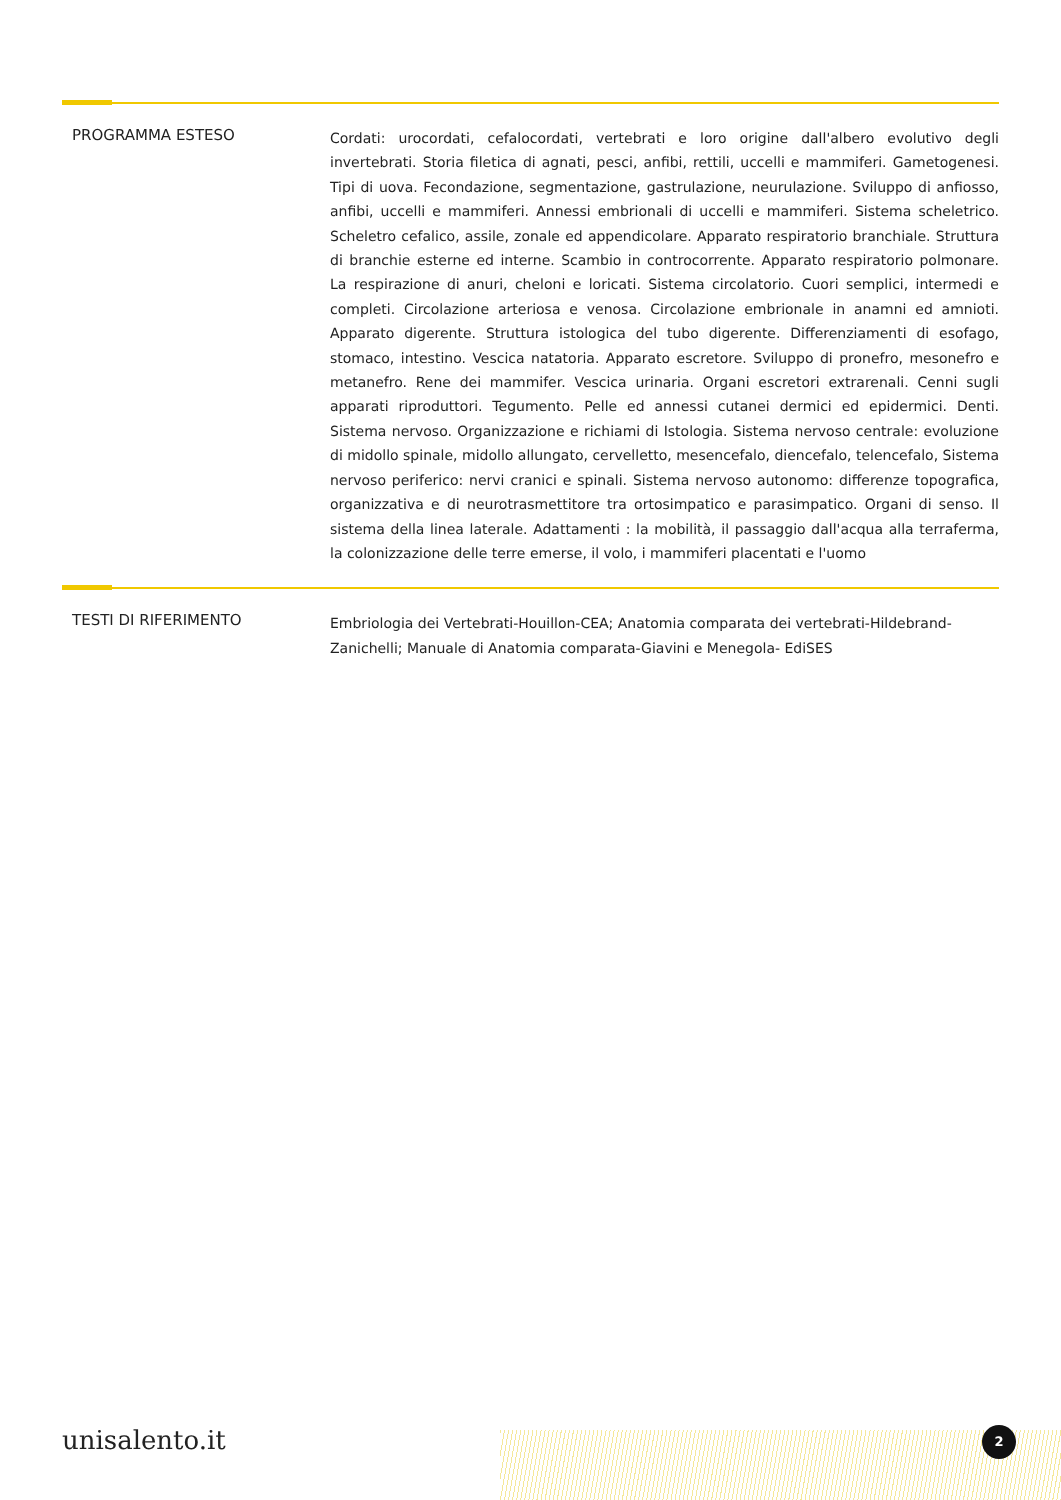PROGRAMMA ESTESO
Cordati: urocordati, cefalocordati, vertebrati e loro origine dall'albero evolutivo degli invertebrati. Storia filetica di agnati, pesci, anfibi, rettili, uccelli e mammiferi. Gametogenesi. Tipi di uova. Fecondazione, segmentazione, gastrulazione, neurulazione. Sviluppo di anfiosso, anfibi, uccelli e mammiferi. Annessi embrionali di uccelli e mammiferi. Sistema scheletrico. Scheletro cefalico, assile, zonale ed appendicolare. Apparato respiratorio branchiale. Struttura di branchie esterne ed interne. Scambio in controcorrente. Apparato respiratorio polmonare. La respirazione di anuri, cheloni e loricati. Sistema circolatorio. Cuori semplici, intermedi e completi. Circolazione arteriosa e venosa. Circolazione embrionale in anamni ed amnioti. Apparato digerente. Struttura istologica del tubo digerente. Differenziamenti di esofago, stomaco, intestino. Vescica natatoria. Apparato escretore. Sviluppo di pronefro, mesonefro e metanefro. Rene dei mammifer. Vescica urinaria. Organi escretori extrarenali. Cenni sugli apparati riproduttori. Tegumento. Pelle ed annessi cutanei dermici ed epidermici. Denti. Sistema nervoso. Organizzazione e richiami di Istologia. Sistema nervoso centrale: evoluzione di midollo spinale, midollo allungato, cervelletto, mesencefalo, diencefalo, telencefalo, Sistema nervoso periferico: nervi cranici e spinali. Sistema nervoso autonomo: differenze topografica, organizzativa e di neurotrasmettitore tra ortosimpatico e parasimpatico. Organi di senso. Il sistema della linea laterale. Adattamenti : la mobilità, il passaggio dall'acqua alla terraferma, la colonizzazione delle terre emerse, il volo, i mammiferi placentati e l'uomo
TESTI DI RIFERIMENTO
Embriologia dei Vertebrati-Houillon-CEA; Anatomia comparata dei vertebrati-Hildebrand-Zanichelli; Manuale di Anatomia comparata-Giavini e Menegola- EdiSES
unisalento.it 2